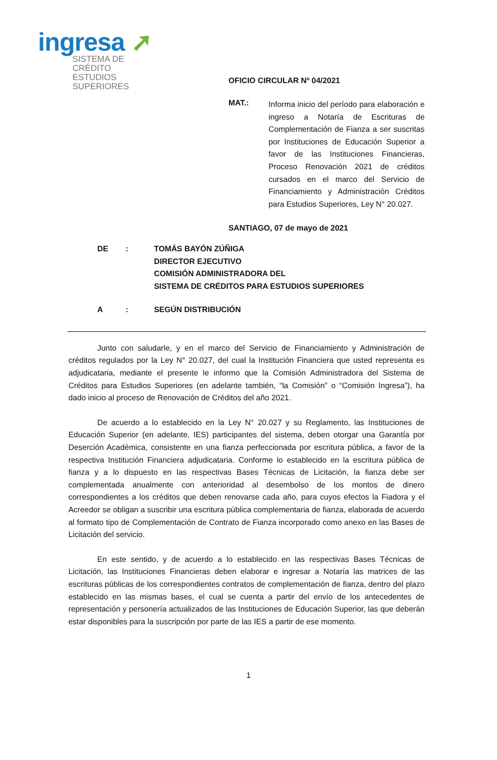ingresa ➚
SISTEMA DE CRÉDITO
ESTUDIOS SUPERIORES
OFICIO CIRCULAR Nº 04/2021
MAT.:
Informa inicio del período para elaboración e ingreso a Notaría de Escrituras de Complementación de Fianza a ser suscritas por Instituciones de Educación Superior a favor de las Instituciones Financieras, Proceso Renovación 2021 de créditos cursados en el marco del Servicio de Financiamiento y Administración Créditos para Estudios Superiores, Ley N° 20.027.
SANTIAGO, 07 de mayo de 2021
DE : TOMÁS BAYÓN ZÚÑIGA
DIRECTOR EJECUTIVO
COMISIÓN ADMINISTRADORA DEL
SISTEMA DE CRÉDITOS PARA ESTUDIOS SUPERIORES
A : SEGÚN DISTRIBUCIÓN
Junto con saludarle, y en el marco del Servicio de Financiamiento y Administración de créditos regulados por la Ley N° 20.027, del cual la Institución Financiera que usted representa es adjudicataria, mediante el presente le informo que la Comisión Administradora del Sistema de Créditos para Estudios Superiores (en adelante también, “la Comisión” o “Comisión Ingresa”), ha dado inicio al proceso de Renovación de Créditos del año 2021.
De acuerdo a lo establecido en la Ley N° 20.027 y su Reglamento, las Instituciones de Educación Superior (en adelante, IES) participantes del sistema, deben otorgar una Garantía por Deserción Académica, consistente en una fianza perfeccionada por escritura pública, a favor de la respectiva Institución Financiera adjudicataria. Conforme lo establecido en la escritura pública de fianza y a lo dispuesto en las respectivas Bases Técnicas de Licitación, la fianza debe ser complementada anualmente con anterioridad al desembolso de los montos de dinero correspondientes a los créditos que deben renovarse cada año, para cuyos efectos la Fiadora y el Acreedor se obligan a suscribir una escritura pública complementaria de fianza, elaborada de acuerdo al formato tipo de Complementación de Contrato de Fianza incorporado como anexo en las Bases de Licitación del servicio.
En este sentido, y de acuerdo a lo establecido en las respectivas Bases Técnicas de Licitación, las Instituciones Financieras deben elaborar e ingresar a Notaría las matrices de las escrituras públicas de los correspondientes contratos de complementación de fianza, dentro del plazo establecido en las mismas bases, el cual se cuenta a partir del envío de los antecedentes de representación y personería actualizados de las Instituciones de Educación Superior, las que deberán estar disponibles para la suscripción por parte de las IES a partir de ese momento.
1